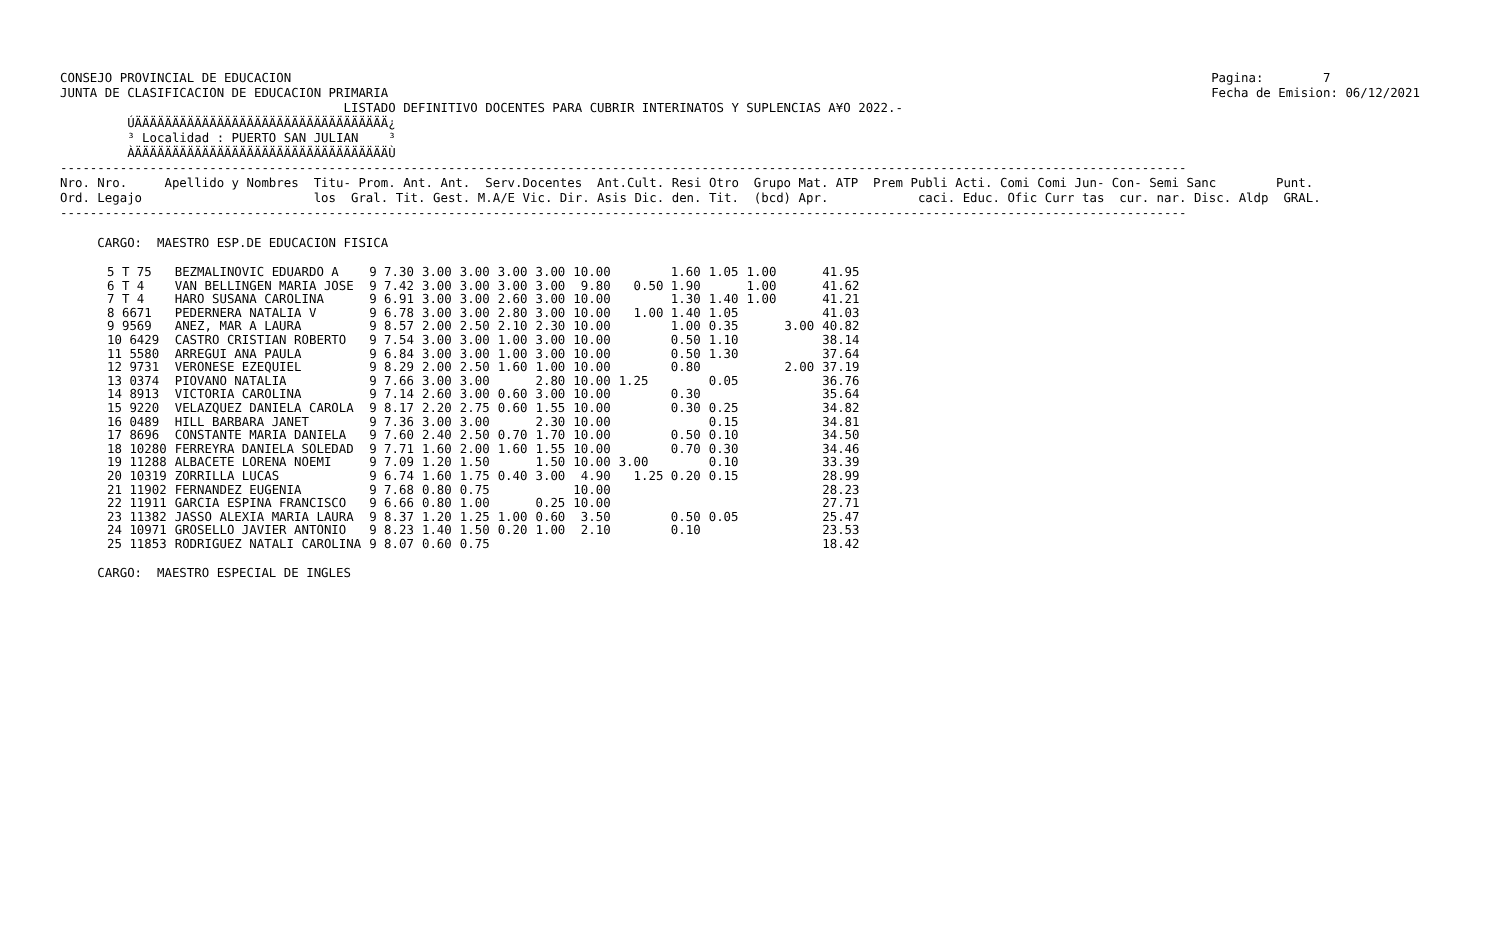CONSEJO PROVINCIAL DE EDUCACION
JUNTA DE CLASIFICACION DE EDUCACION PRIMARIA
Pagina:        7
Fecha de Emision: 06/12/2021
                                      LISTADO DEFINITIVO DOCENTES PARA CUBRIR INTERINATOS Y SUPLENCIAS A¥O 2022.-
         ÚÄÄÄÄÄÄÄÄÄÄÄÄÄÄÄÄÄÄÄÄÄÄÄÄÄÄÄÄÄÄÄÄÄÄ¿
         ³ Localidad : PUERTO SAN JULIAN    ³
         ÀÄÄÄÄÄÄÄÄÄÄÄÄÄÄÄÄÄÄÄÄÄÄÄÄÄÄÄÄÄÄÄÄÄÄÙ
-------------------------------------------------------------------------------------------------------------------------------------------------------
Nro. Nro.     Apellido y Nombres  Titu- Prom. Ant. Ant.  Serv.Docentes  Ant.Cult. Resi Otro  Grupo Mat. ATP  Prem Publi Acti. Comi Comi Jun- Con- Semi Sanc        Punt.
Ord. Legajo                       los  Gral. Tit. Gest. M.A/E Vic. Dir. Asis Dic. den. Tit.  (bcd) Apr.            caci. Educ. Ofic Curr tas  cur. nar. Disc. Aldp  GRAL.
-------------------------------------------------------------------------------------------------------------------------------------------------------

     CARGO:  MAESTRO ESP.DE EDUCACION FISICA
| 5 T 75 | BEZMALINOVIC EDUARDO A | 9 7.30 | 3.00 | 3.00 | 3.00 | 3.00 | 10.00 | 1.60 | 1.05 | 1.00 | | 41.95 |
| 6 T 4 | VAN BELLINGEN MARIA JOSE | 9 7.42 | 3.00 | 3.00 | 3.00 | 3.00 | 9.80 | 0.50 1.90 | | 1.00 | | 41.62 |
| 7 T 4 | HARO SUSANA CAROLINA | 9 6.91 | 3.00 | 3.00 | 2.60 | 3.00 | 10.00 | 1.30 | 1.40 | 1.00 | | 41.21 |
| 8 6671 | PEDERNERA NATALIA V | 9 6.78 | 3.00 | 3.00 | 2.80 | 3.00 | 10.00 | 1.00 1.40 | 1.05 | | | 41.03 |
| 9 9569 | ANEZ, MAR A LAURA | 9 8.57 | 2.00 | 2.50 | 2.10 | 2.30 | 10.00 | 1.00 | 0.35 | | 3.00 | 40.82 |
| 10 6429 | CASTRO CRISTIAN ROBERTO | 9 7.54 | 3.00 | 3.00 | 1.00 | 3.00 | 10.00 | 0.50 | 1.10 | | | 38.14 |
| 11 5580 | ARREGUI ANA PAULA | 9 6.84 | 3.00 | 3.00 | 1.00 | 3.00 | 10.00 | 0.50 | 1.30 | | | 37.64 |
| 12 9731 | VERONESE EZEQUIEL | 9 8.29 | 2.00 | 2.50 | 1.60 | 1.00 | 10.00 | 0.80 | | | 2.00 | 37.19 |
| 13 0374 | PIOVANO NATALIA | 9 7.66 | 3.00 | 3.00 | | 2.80 | 10.00 | 1.25 | 0.05 | | | 36.76 |
| 14 8913 | VICTORIA CAROLINA | 9 7.14 | 2.60 | 3.00 | 0.60 | 3.00 | 10.00 | 0.30 | | | | 35.64 |
| 15 9220 | VELAZQUEZ DANIELA CAROLA | 9 8.17 | 2.20 | 2.75 | 0.60 | 1.55 | 10.00 | 0.30 | 0.25 | | | 34.82 |
| 16 0489 | HILL BARBARA JANET | 9 7.36 | 3.00 | 3.00 | | 2.30 | 10.00 | | 0.15 | | | 34.81 |
| 17 8696 | CONSTANTE MARIA DANIELA | 9 7.60 | 2.40 | 2.50 | 0.70 | 1.70 | 10.00 | 0.50 | 0.10 | | | 34.50 |
| 18 10280 | FERREYRA DANIELA SOLEDAD | 9 7.71 | 1.60 | 2.00 | 1.60 | 1.55 | 10.00 | 0.70 | 0.30 | | | 34.46 |
| 19 11288 | ALBACETE LORENA NOEMI | 9 7.09 | 1.20 | 1.50 | | 1.50 | 10.00 | 3.00 | 0.10 | | | 33.39 |
| 20 10319 | ZORRILLA LUCAS | 9 6.74 | 1.60 | 1.75 | 0.40 | 3.00 | 4.90 | 1.25 0.20 | 0.15 | | | 28.99 |
| 21 11902 | FERNANDEZ EUGENIA | 9 7.68 | 0.80 | 0.75 | | | 10.00 | | | | | 28.23 |
| 22 11911 | GARCIA ESPINA FRANCISCO | 9 6.66 | 0.80 | 1.00 | | 0.25 | 10.00 | | | | | 27.71 |
| 23 11382 | JASSO ALEXIA MARIA LAURA | 9 8.37 | 1.20 | 1.25 | 1.00 | 0.60 | 3.50 | 0.50 | 0.05 | | | 25.47 |
| 24 10971 | GROSELLO JAVIER ANTONIO | 9 8.23 | 1.40 | 1.50 | 0.20 | 1.00 | 2.10 | 0.10 | | | | 23.53 |
| 25 11853 | RODRIGUEZ NATALI CAROLINA | 9 8.07 | 0.60 | 0.75 | | | | | | | | 18.42 |
     CARGO:  MAESTRO ESPECIAL DE INGLES